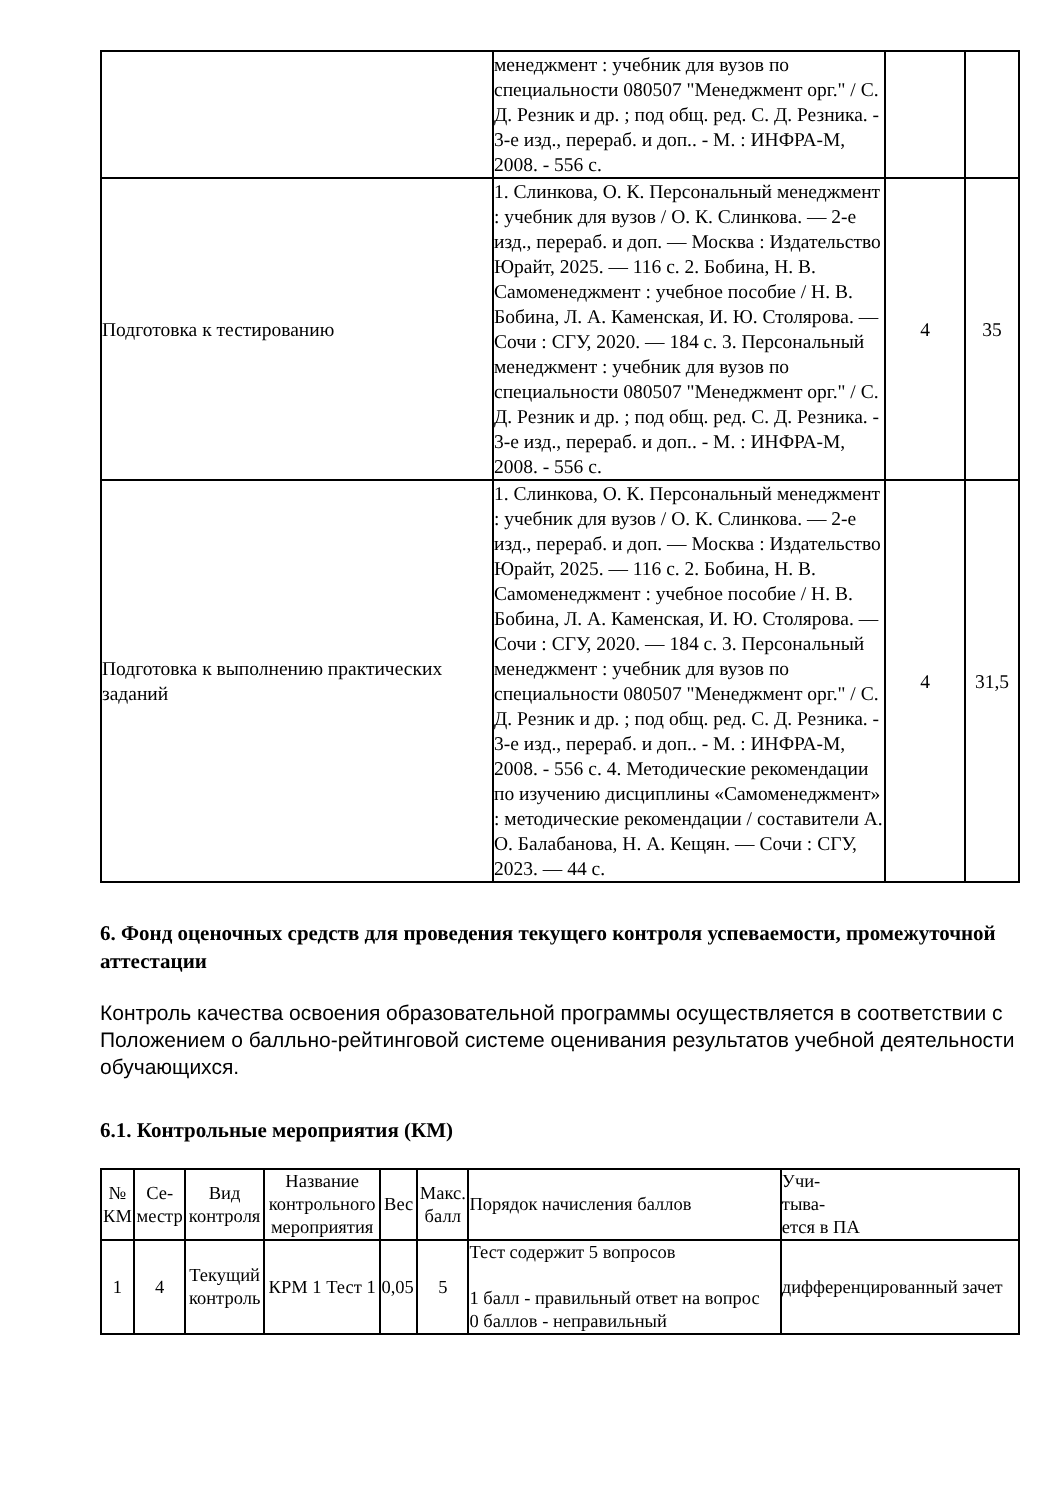| | менеджмент : учебник для вузов по специальности 080507 "Менеджмент орг." / С. Д. Резник и др. ; под общ. ред. С. Д. Резника. - 3-е изд., перераб. и доп.. - М. : ИНФРА-М, 2008. - 556 с. | | |
| Подготовка к тестированию | 1. Слинкова, О. К. Персональный менеджмент : учебник для вузов / О. К. Слинкова. — 2-е изд., перераб. и доп. — Москва : Издательство Юрайт, 2025. — 116 с. 2. Бобина, Н. В. Самоменеджмент : учебное пособие / Н. В. Бобина, Л. А. Каменская, И. Ю. Столярова. — Сочи : СГУ, 2020. — 184 с. 3. Персональный менеджмент : учебник для вузов по специальности 080507 "Менеджмент орг." / С. Д. Резник и др. ; под общ. ред. С. Д. Резника. - 3-е изд., перераб. и доп.. - М. : ИНФРА-М, 2008. - 556 с. | 4 | 35 |
| Подготовка к выполнению практических заданий | 1. Слинкова, О. К. Персональный менеджмент : учебник для вузов / О. К. Слинкова. — 2-е изд., перераб. и доп. — Москва : Издательство Юрайт, 2025. — 116 с. 2. Бобина, Н. В. Самоменеджмент : учебное пособие / Н. В. Бобина, Л. А. Каменская, И. Ю. Столярова. — Сочи : СГУ, 2020. — 184 с. 3. Персональный менеджмент : учебник для вузов по специальности 080507 "Менеджмент орг." / С. Д. Резник и др. ; под общ. ред. С. Д. Резника. - 3-е изд., перераб. и доп.. - М. : ИНФРА-М, 2008. - 556 с. 4. Методические рекомендации по изучению дисциплины «Самоменеджмент» : методические рекомендации / составители А. О. Балабанова, Н. А. Кещян. — Сочи : СГУ, 2023. — 44 с. | 4 | 31,5 |
6. Фонд оценочных средств для проведения текущего контроля успеваемости, промежуточной аттестации
Контроль качества освоения образовательной программы осуществляется в соответствии с Положением о балльно-рейтинговой системе оценивания результатов учебной деятельности обучающихся.
6.1. Контрольные мероприятия (КМ)
| № КМ | Се- местр | Вид контроля | Название контрольного мероприятия | Вес | Макс. балл | Порядок начисления баллов | Учи- тыва- ется в ПА |
| --- | --- | --- | --- | --- | --- | --- | --- |
| 1 | 4 | Текущий контроль | КРМ 1 Тест 1 | 0,05 | 5 | Тест содержит 5 вопросов 1 балл - правильный ответ на вопрос 0 баллов - неправильный | дифференцированный зачет |